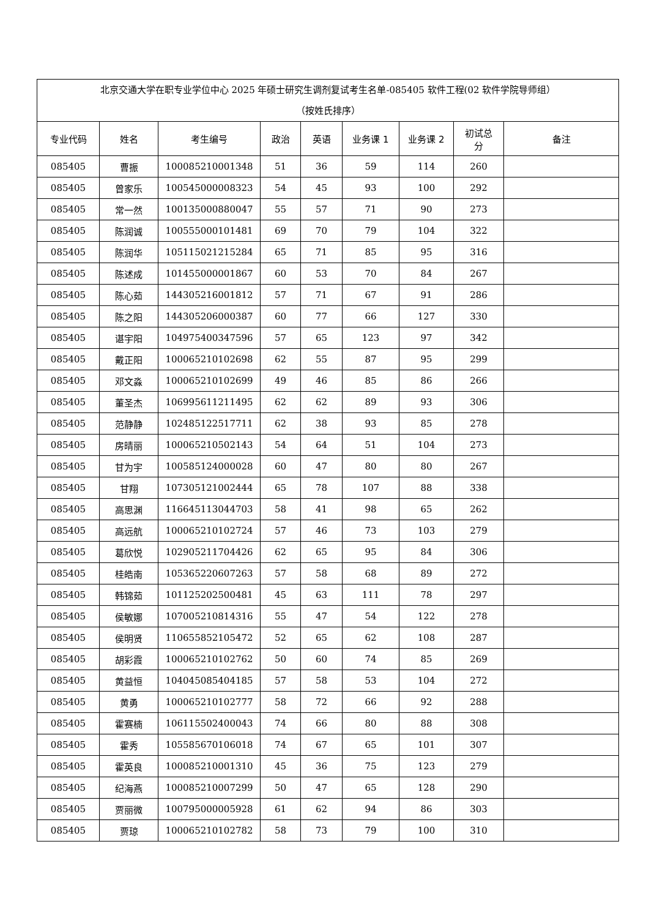| 北京交通大学在职专业学位中心 2025 年硕士研究生调剂复试考生名单-085405 软件工程(02 软件学院导师组） （按姓氏排序） | | | | | | | | |
| 专业代码 | 姓名 | 考生编号 | 政治 | 英语 | 业务课 1 | 业务课 2 | 初试总 分 | 备注 |
| 085405 | 曹振 | 100085210001348 | 51 | 36 | 59 | 114 | 260 | |
| 085405 | 曾家乐 | 100545000008323 | 54 | 45 | 93 | 100 | 292 | |
| 085405 | 常一然 | 100135000880047 | 55 | 57 | 71 | 90 | 273 | |
| 085405 | 陈润诚 | 100555000101481 | 69 | 70 | 79 | 104 | 322 | |
| 085405 | 陈润华 | 105115021215284 | 65 | 71 | 85 | 95 | 316 | |
| 085405 | 陈述成 | 101455000001867 | 60 | 53 | 70 | 84 | 267 | |
| 085405 | 陈心茹 | 144305216001812 | 57 | 71 | 67 | 91 | 286 | |
| 085405 | 陈之阳 | 144305206000387 | 60 | 77 | 66 | 127 | 330 | |
| 085405 | 谌宇阳 | 104975400347596 | 57 | 65 | 123 | 97 | 342 | |
| 085405 | 戴正阳 | 100065210102698 | 62 | 55 | 87 | 95 | 299 | |
| 085405 | 邓文淼 | 100065210102699 | 49 | 46 | 85 | 86 | 266 | |
| 085405 | 董圣杰 | 106995611211495 | 62 | 62 | 89 | 93 | 306 | |
| 085405 | 范静静 | 102485122517711 | 62 | 38 | 93 | 85 | 278 | |
| 085405 | 房晴丽 | 100065210502143 | 54 | 64 | 51 | 104 | 273 | |
| 085405 | 甘为宇 | 100585124000028 | 60 | 47 | 80 | 80 | 267 | |
| 085405 | 甘翔 | 107305121002444 | 65 | 78 | 107 | 88 | 338 | |
| 085405 | 高思渊 | 116645113044703 | 58 | 41 | 98 | 65 | 262 | |
| 085405 | 高远航 | 100065210102724 | 57 | 46 | 73 | 103 | 279 | |
| 085405 | 葛欣悦 | 102905211704426 | 62 | 65 | 95 | 84 | 306 | |
| 085405 | 桂皓南 | 105365220607263 | 57 | 58 | 68 | 89 | 272 | |
| 085405 | 韩锦茹 | 101125202500481 | 45 | 63 | 111 | 78 | 297 | |
| 085405 | 侯敏娜 | 107005210814316 | 55 | 47 | 54 | 122 | 278 | |
| 085405 | 侯明贤 | 110655852105472 | 52 | 65 | 62 | 108 | 287 | |
| 085405 | 胡彩霞 | 100065210102762 | 50 | 60 | 74 | 85 | 269 | |
| 085405 | 黄益恒 | 104045085404185 | 57 | 58 | 53 | 104 | 272 | |
| 085405 | 黄勇 | 100065210102777 | 58 | 72 | 66 | 92 | 288 | |
| 085405 | 霍赛楠 | 106115502400043 | 74 | 66 | 80 | 88 | 308 | |
| 085405 | 霍秀 | 105585670106018 | 74 | 67 | 65 | 101 | 307 | |
| 085405 | 霍英良 | 100085210001310 | 45 | 36 | 75 | 123 | 279 | |
| 085405 | 纪海燕 | 100085210007299 | 50 | 47 | 65 | 128 | 290 | |
| 085405 | 贾丽微 | 100795000005928 | 61 | 62 | 94 | 86 | 303 | |
| 085405 | 贾琼 | 100065210102782 | 58 | 73 | 79 | 100 | 310 | |